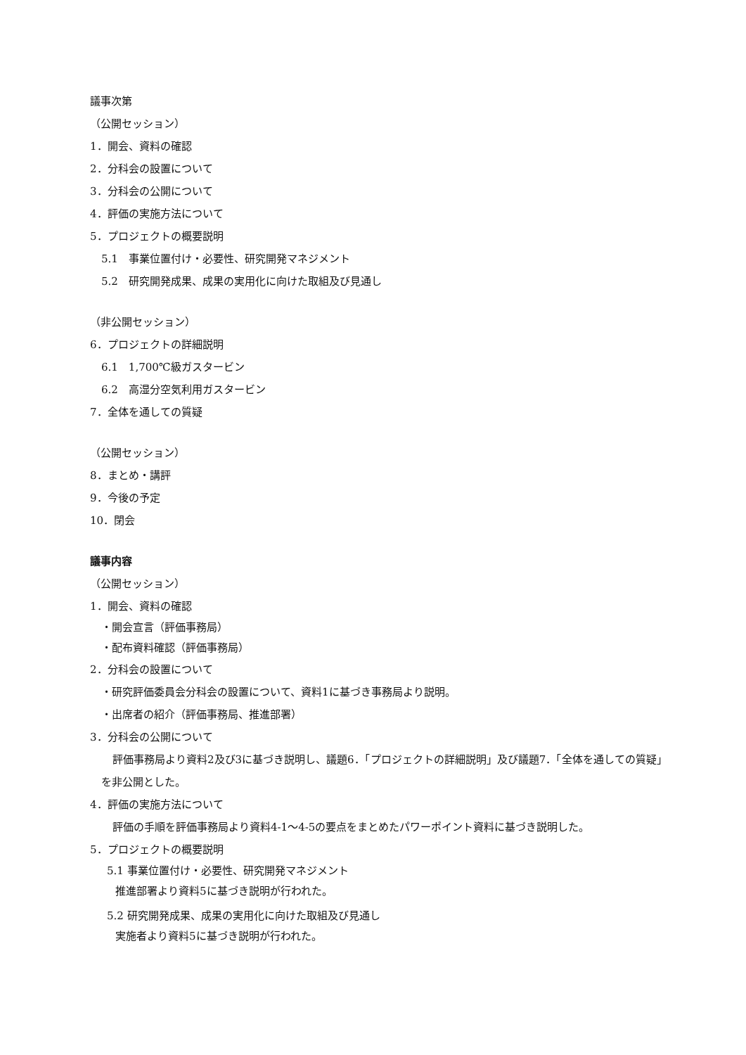議事次第
（公開セッション）
1．開会、資料の確認
2．分科会の設置について
3．分科会の公開について
4．評価の実施方法について
5．プロジェクトの概要説明
5.1　事業位置付け・必要性、研究開発マネジメント
5.2　研究開発成果、成果の実用化に向けた取組及び見通し
（非公開セッション）
6．プロジェクトの詳細説明
6.1　1,700℃級ガスタービン
6.2　高湿分空気利用ガスタービン
7．全体を通しての質疑
（公開セッション）
8．まとめ・講評
9．今後の予定
10．閉会
議事内容
（公開セッション）
1．開会、資料の確認
・開会宣言（評価事務局）
・配布資料確認（評価事務局）
2．分科会の設置について
・研究評価委員会分科会の設置について、資料1に基づき事務局より説明。
・出席者の紹介（評価事務局、推進部署）
3．分科会の公開について
評価事務局より資料2及び3に基づき説明し、議題6．「プロジェクトの詳細説明」及び議題7．「全体を通しての質疑」を非公開とした。
4．評価の実施方法について
評価の手順を評価事務局より資料4-1～4-5の要点をまとめたパワーポイント資料に基づき説明した。
5．プロジェクトの概要説明
5.1 事業位置付け・必要性、研究開発マネジメント
推進部署より資料5に基づき説明が行われた。
5.2 研究開発成果、成果の実用化に向けた取組及び見通し
実施者より資料5に基づき説明が行われた。